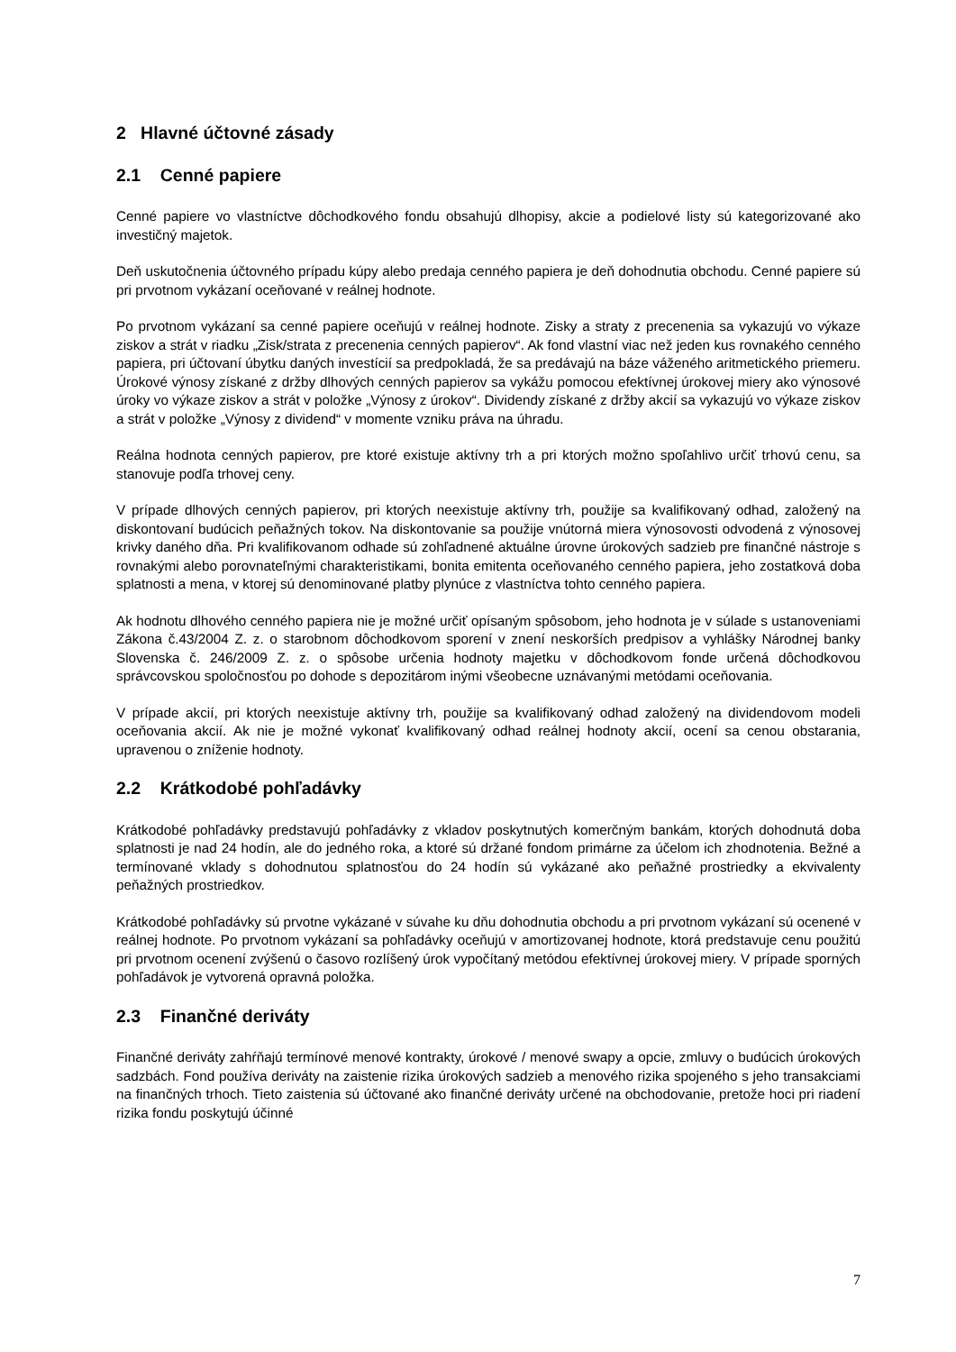2 Hlavné účtovné zásady
2.1 Cenné papiere
Cenné papiere vo vlastníctve dôchodkového fondu obsahujú dlhopisy, akcie a podielové listy sú kategorizované ako investičný majetok.
Deň uskutočnenia účtovného prípadu kúpy alebo predaja cenného papiera je deň dohodnutia obchodu. Cenné papiere sú pri prvotnom vykázaní oceňované v reálnej hodnote.
Po prvotnom vykázaní sa cenné papiere oceňujú v reálnej hodnote. Zisky a straty z precenenia sa vykazujú vo výkaze ziskov a strát v riadku „Zisk/strata z precenenia cenných papierov“. Ak fond vlastní viac než jeden kus rovnakého cenného papiera, pri účtovaní úbytku daných investícií sa predpokladá, že sa predávajú na báze váženého aritmetického priemeru. Úrokové výnosy získané z držby dlhových cenných papierov sa vykážu pomocou efektívnej úrokovej miery ako výnosové úroky vo výkaze ziskov a strát v položke „Výnosy z úrokov“. Dividendy získané z držby akcií sa vykazujú vo výkaze ziskov a strát v položke „Výnosy z dividend“ v momente vzniku práva na úhradu.
Reálna hodnota cenných papierov, pre ktoré existuje aktívny trh a pri ktorých možno spoľahlivo určiť trhovú cenu, sa stanovuje podľa trhovej ceny.
V prípade dlhových cenných papierov, pri ktorých neexistuje aktívny trh, použije sa kvalifikovaný odhad, založený na diskontovaní budúcich peňažných tokov. Na diskontovanie sa použije vnútorná miera výnosovosti odvodená z výnosovej krivky daného dňa. Pri kvalifikovanom odhade sú zohľadnené aktuálne úrovne úrokových sadzieb pre finančné nástroje s rovnakými alebo porovnateľnými charakteristikami, bonita emitenta oceňovaného cenného papiera, jeho zostatková doba splatnosti a mena, v ktorej sú denominované platby plynúce z vlastníctva tohto cenného papiera.
Ak hodnotu dlhového cenného papiera nie je možné určiť opísaným spôsobom, jeho hodnota je v súlade s ustanoveniami Zákona č.43/2004 Z. z. o starobnom dôchodkovom sporení v znení neskorších predpisov a vyhlášky Národnej banky Slovenska č. 246/2009 Z. z. o spôsobe určenia hodnoty majetku v dôchodkovom fonde určená dôchodkovou správcovskou spoločnosťou po dohode s depozitárom inými všeobecne uznávanými metódami oceňovania.
V prípade akcií, pri ktorých neexistuje aktívny trh, použije sa kvalifikovaný odhad založený na dividendovom modeli oceňovania akcií. Ak nie je možné vykonať kvalifikovaný odhad reálnej hodnoty akcií, ocení sa cenou obstarania, upravenou o zníženie hodnoty.
2.2 Krátkodobé pohľadávky
Krátkodobé pohľadávky predstavujú pohľadávky z vkladov poskytnutých komerčným bankám, ktorých dohodnutá doba splatnosti je nad 24 hodín, ale do jedného roka, a ktoré sú držané fondom primárne za účelom ich zhodnotenia. Bežné a termínované vklady s dohodnutou splatnosťou do 24 hodín sú vykázané ako peňažné prostriedky a ekvivalenty peňažných prostriedkov.
Krátkodobé pohľadávky sú prvotne vykázané v súvahe ku dňu dohodnutia obchodu a pri prvotnom vykázaní sú ocenené v reálnej hodnote. Po prvotnom vykázaní sa pohľadávky oceňujú v amortizovanej hodnote, ktorá predstavuje cenu použitú pri prvotnom ocenení zvýšenú o časovo rozlíšený úrok vypočítaný metódou efektívnej úrokovej miery. V prípade sporných pohľadávok je vytvorená opravná položka.
2.3 Finančné deriváty
Finančné deriváty zahŕňajú termínové menové kontrakty, úrokové / menové swapy a opcie, zmluvy o budúcich úrokových sadzbách. Fond používa deriváty na zaistenie rizika úrokových sadzieb a menového rizika spojeného s jeho transakciami na finančných trhoch. Tieto zaistenia sú účtované ako finančné deriváty určené na obchodovanie, pretože hoci pri riadení rizika fondu poskytujú účinné
7